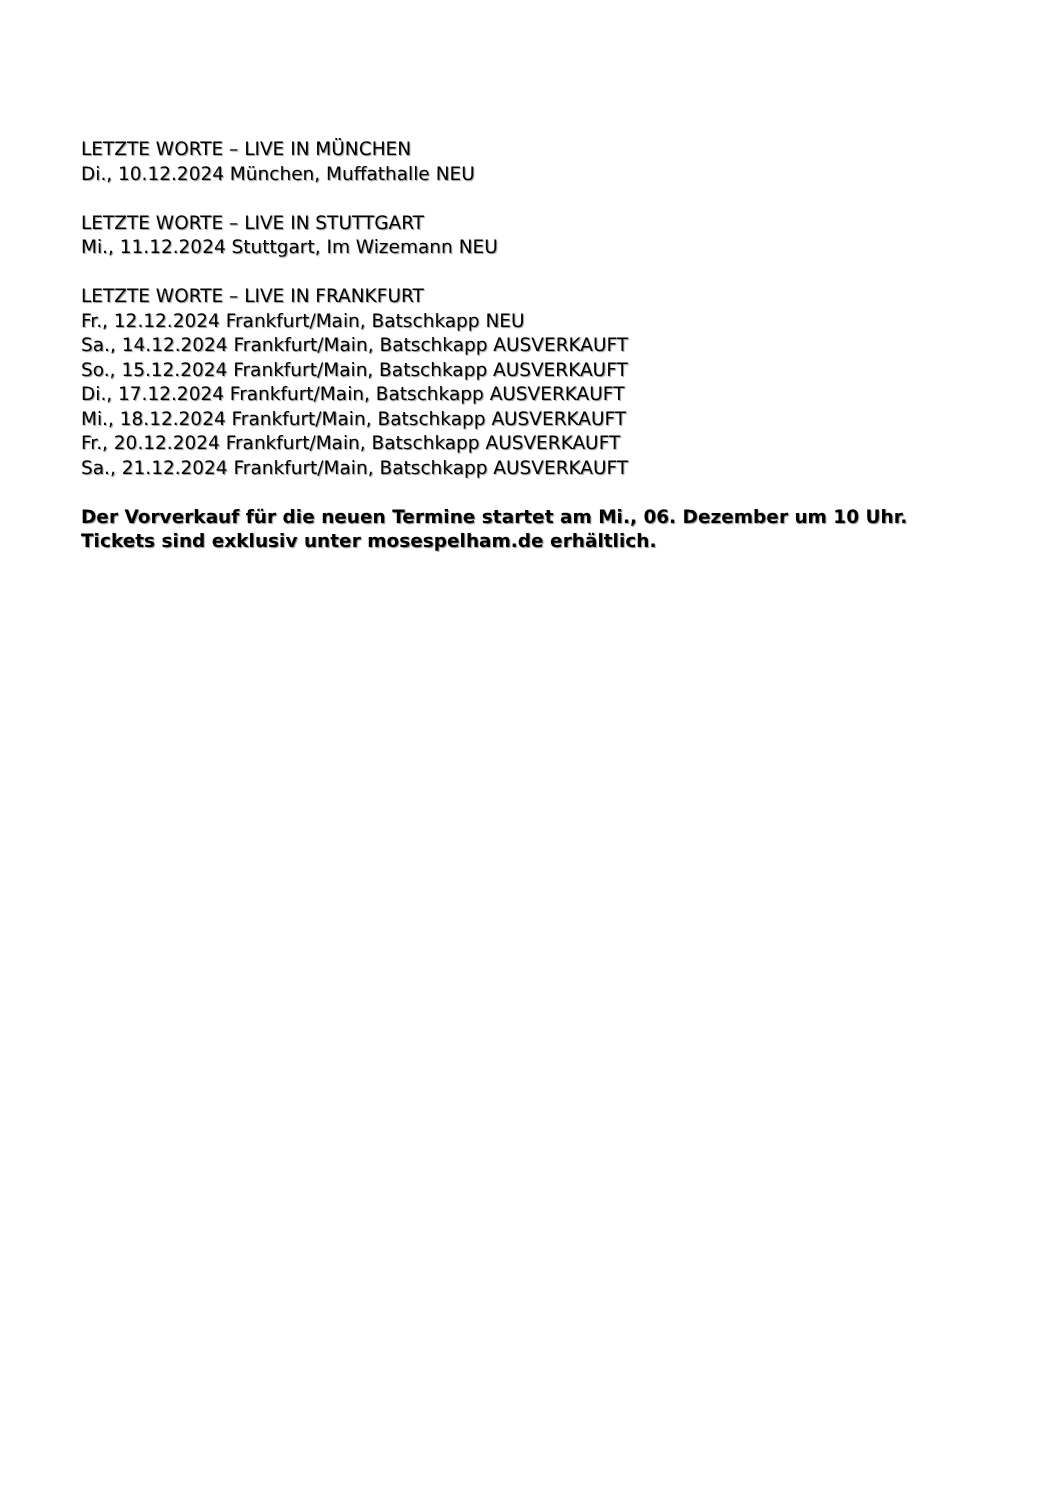LETZTE WORTE – LIVE IN MÜNCHEN
Di., 10.12.2024 München, Muffathalle NEU
LETZTE WORTE – LIVE IN STUTTGART
Mi., 11.12.2024 Stuttgart, Im Wizemann NEU
LETZTE WORTE – LIVE IN FRANKFURT
Fr., 12.12.2024 Frankfurt/Main, Batschkapp NEU
Sa., 14.12.2024 Frankfurt/Main, Batschkapp AUSVERKAUFT
So., 15.12.2024 Frankfurt/Main, Batschkapp AUSVERKAUFT
Di., 17.12.2024 Frankfurt/Main, Batschkapp AUSVERKAUFT
Mi., 18.12.2024 Frankfurt/Main, Batschkapp AUSVERKAUFT
Fr., 20.12.2024 Frankfurt/Main, Batschkapp AUSVERKAUFT
Sa., 21.12.2024 Frankfurt/Main, Batschkapp AUSVERKAUFT
Der Vorverkauf für die neuen Termine startet am Mi., 06. Dezember um 10 Uhr.
Tickets sind exklusiv unter mosespelham.de erhältlich.